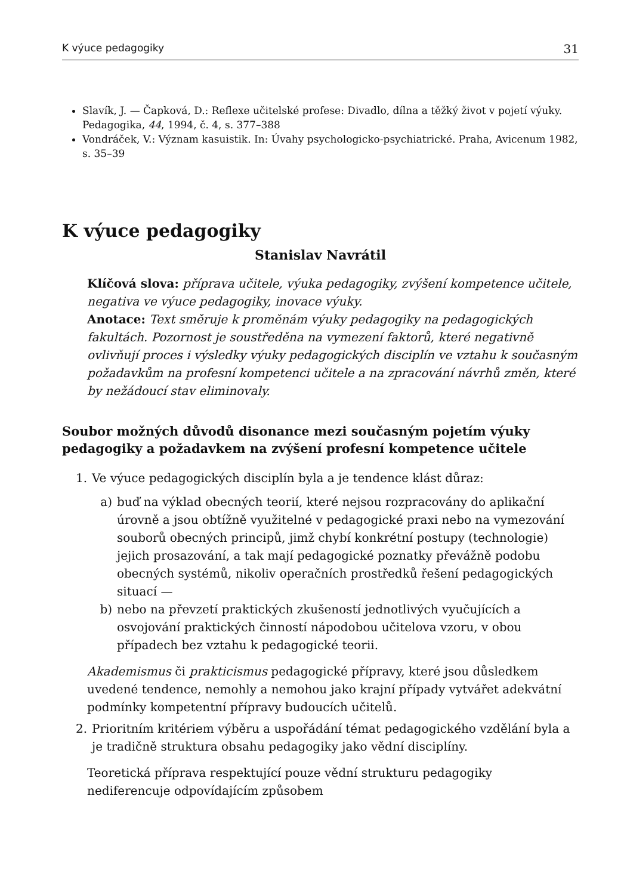K výuce pedagogiky 31
Slavík, J. — Čapková, D.: Reflexe učitelské profese: Divadlo, dílna a těžký život v pojetí výuky. Pedagogika, 44, 1994, č. 4, s. 377–388
Vondráček, V.: Význam kasuistik. In: Úvahy psychologicko-psychiatrické. Praha, Avicenum 1982, s. 35–39
K výuce pedagogiky
Stanislav Navrátil
Klíčová slova: příprava učitele, výuka pedagogiky, zvýšení kompetence učitele, negativa ve výuce pedagogiky, inovace výuky.
Anotace: Text směruje k proměnám výuky pedagogiky na pedagogických fakultách. Pozornost je soustředěna na vymezení faktorů, které negativně ovlivňují proces i výsledky výuky pedagogických disciplín ve vztahu k současným požadavkům na profesní kompetenci učitele a na zpracování návrhů změn, které by nežádoucí stav eliminovaly.
Soubor možných důvodů disonance mezi současným pojetím výuky pedagogiky a požadavkem na zvýšení profesní kompetence učitele
1. Ve výuce pedagogických disciplín byla a je tendence klást důraz:
a) buď na výklad obecných teorií, které nejsou rozpracovány do aplikační úrovně a jsou obtížně využitelné v pedagogické praxi nebo na vymezování souborů obecných principů, jimž chybí konkrétní postupy (technologie) jejich prosazování, a tak mají pedagogické poznatky převážně podobu obecných systémů, nikoliv operačních prostředků řešení pedagogických situací —
b) nebo na převzetí praktických zkušeností jednotlivých vyučujících a osvojování praktických činností nápodobou učitelova vzoru, v obou případech bez vztahu k pedagogické teorii.
Akademismus či prakticismus pedagogické přípravy, které jsou důsledkem uvedené tendence, nemohly a nemohou jako krajní případy vytvářet adekvátní podmínky kompetentní přípravy budoucích učitelů.
2. Prioritním kritériem výběru a uspořádání témat pedagogického vzdělání byla a je tradičně struktura obsahu pedagogiky jako vědní disciplíny.
Teoretická příprava respektující pouze vědní strukturu pedagogiky nediferencuje odpovídajícím způsobem